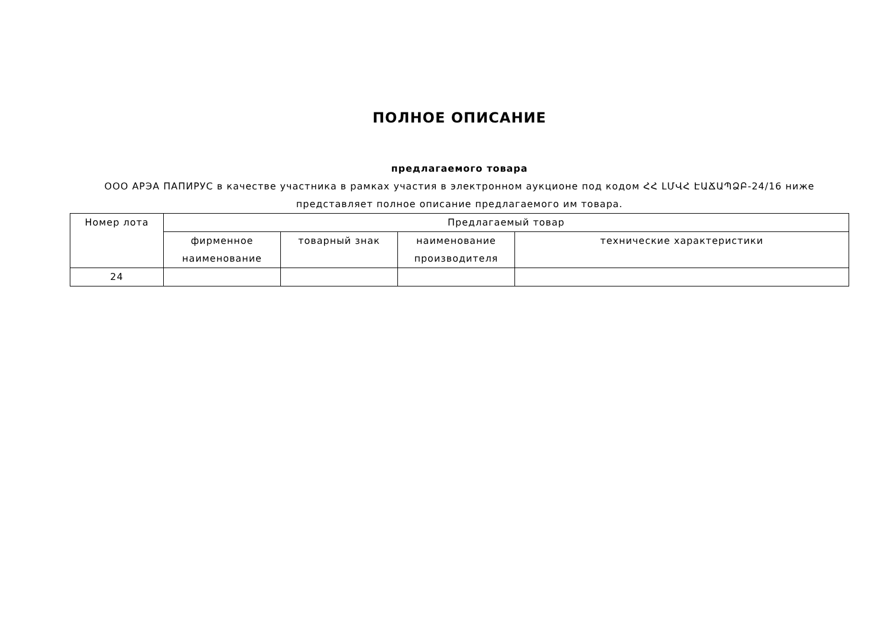ПОЛНОЕ ОПИСАНИЕ
предлагаемого товара
ООО АРЭА ПАПИРУС в качестве участника в рамках участия в электронном аукционе под кодом ՀՀ ԼՄՎՀ ԷԱՃԱՊՁԲ-24/16 ниже представляет полное описание предлагаемого им товара.
| Номер лота | Предлагаемый товар | | | |
| --- | --- | --- | --- | --- |
| | фирменное наименование | товарный знак | наименование производителя | технические характеристики |
| 24 | | | | |